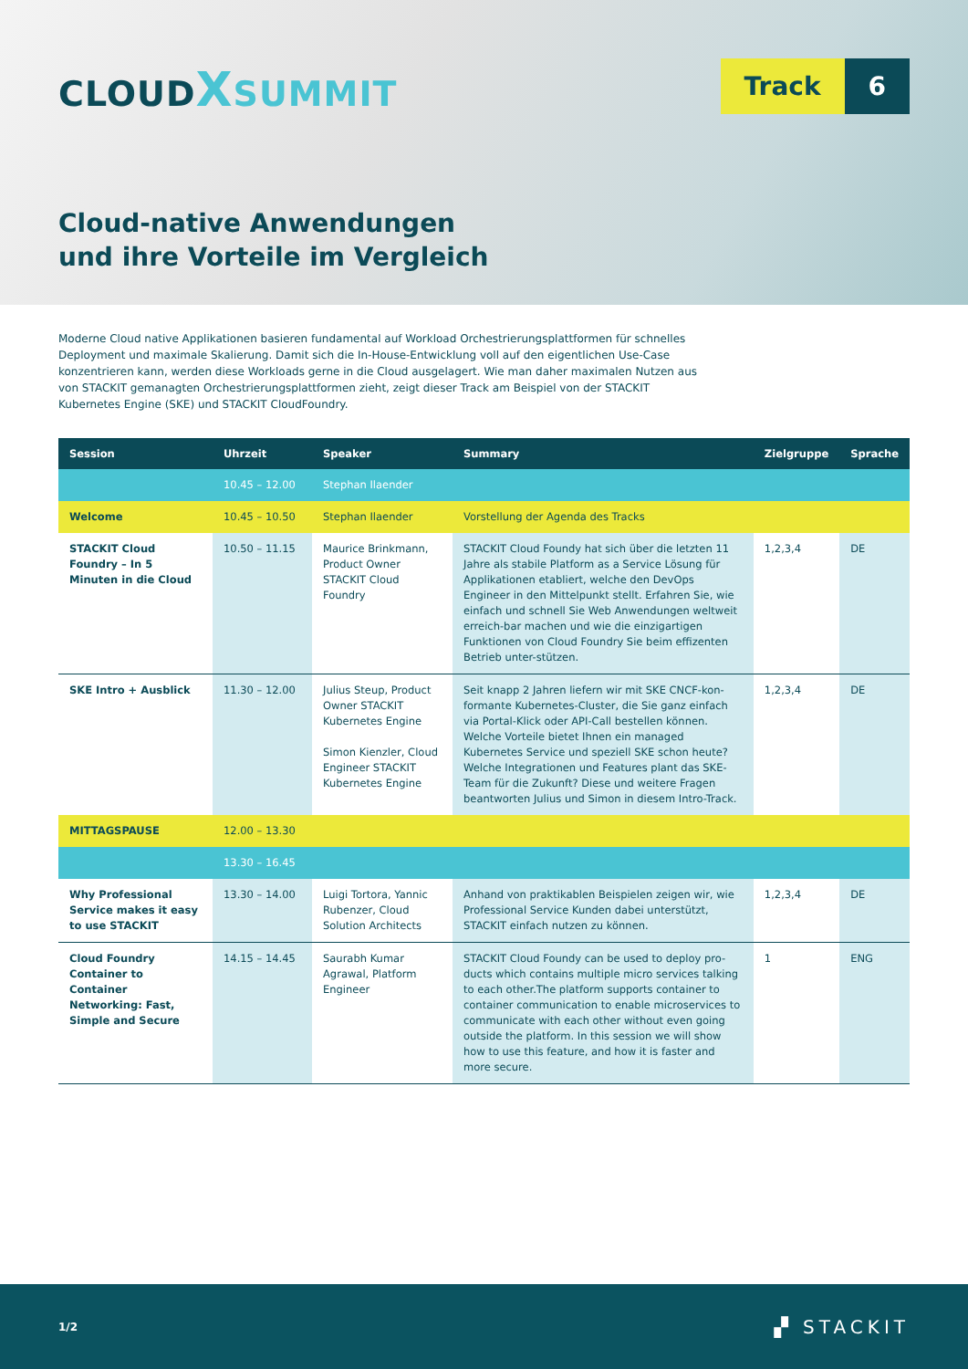CLOUDXSUMMIT
Track 6
Cloud-native Anwendungen
und ihre Vorteile im Vergleich
Moderne Cloud native Applikationen basieren fundamental auf Workload Orchestrierungsplattformen für schnelles Deployment und maximale Skalierung. Damit sich die In-House-Entwicklung voll auf den eigentlichen Use-Case konzentrieren kann, werden diese Workloads gerne in die Cloud ausgelagert. Wie man daher maximalen Nutzen aus von STACKIT gemanagten Orchestrierungsplattformen zieht, zeigt dieser Track am Beispiel von der STACKIT Kubernetes Engine (SKE) und STACKIT CloudFoundry.
| Session | Uhrzeit | Speaker | Summary | Zielgruppe | Sprache |
| --- | --- | --- | --- | --- | --- |
| | 10.45 – 12.00 | Stephan Ilaender | | | |
| Welcome | 10.45 – 10.50 | Stephan Ilaender | Vorstellung der Agenda des Tracks | | |
| STACKIT Cloud Foundry – In 5 Minuten in die Cloud | 10.50 – 11.15 | Maurice Brinkmann, Product Owner STACKIT Cloud Foundry | STACKIT Cloud Foundy hat sich über die letzten 11 Jahre als stabile Platform as a Service Lösung für Applikationen etabliert, welche den DevOps Engineer in den Mittelpunkt stellt. Erfahren Sie, wie einfach und schnell Sie Web Anwendungen weltweit erreich-bar machen und wie die einzigartigen Funktionen von Cloud Foundry Sie beim effizenten Betrieb unter-stützen. | 1,2,3,4 | DE |
| SKE Intro + Ausblick | 11.30 – 12.00 | Julius Steup, Product Owner STACKIT Kubernetes Engine Simon Kienzler, Cloud Engineer STACKIT Kubernetes Engine | Seit knapp 2 Jahren liefern wir mit SKE CNCF-kon-formante Kubernetes-Cluster, die Sie ganz einfach via Portal-Klick oder API-Call bestellen können. Welche Vorteile bietet Ihnen ein managed Kubernetes Service und speziell SKE schon heute? Welche Integrationen und Features plant das SKE-Team für die Zukunft? Diese und weitere Fragen beantworten Julius und Simon in diesem Intro-Track. | 1,2,3,4 | DE |
| MITTAGSPAUSE | 12.00 – 13.30 | | | | |
| | 13.30 – 16.45 | | | | |
| Why Professional Service makes it easy to use STACKIT | 13.30 – 14.00 | Luigi Tortora, Yannic Rubenzer, Cloud Solution Architects | Anhand von praktikablen Beispielen zeigen wir, wie Professional Service Kunden dabei unterstützt, STACKIT einfach nutzen zu können. | 1,2,3,4 | DE |
| Cloud Foundry Container to Container Networking: Fast, Simple and Secure | 14.15 – 14.45 | Saurabh Kumar Agrawal, Platform Engineer | STACKIT Cloud Foundy can be used to deploy pro-ducts which contains multiple micro services talking to each other.The platform supports container to container communication to enable microservices to communicate with each other without even going outside the platform. In this session we will show how to use this feature, and how it is faster and more secure. | 1 | ENG |
1/2 ▞ STACKIT